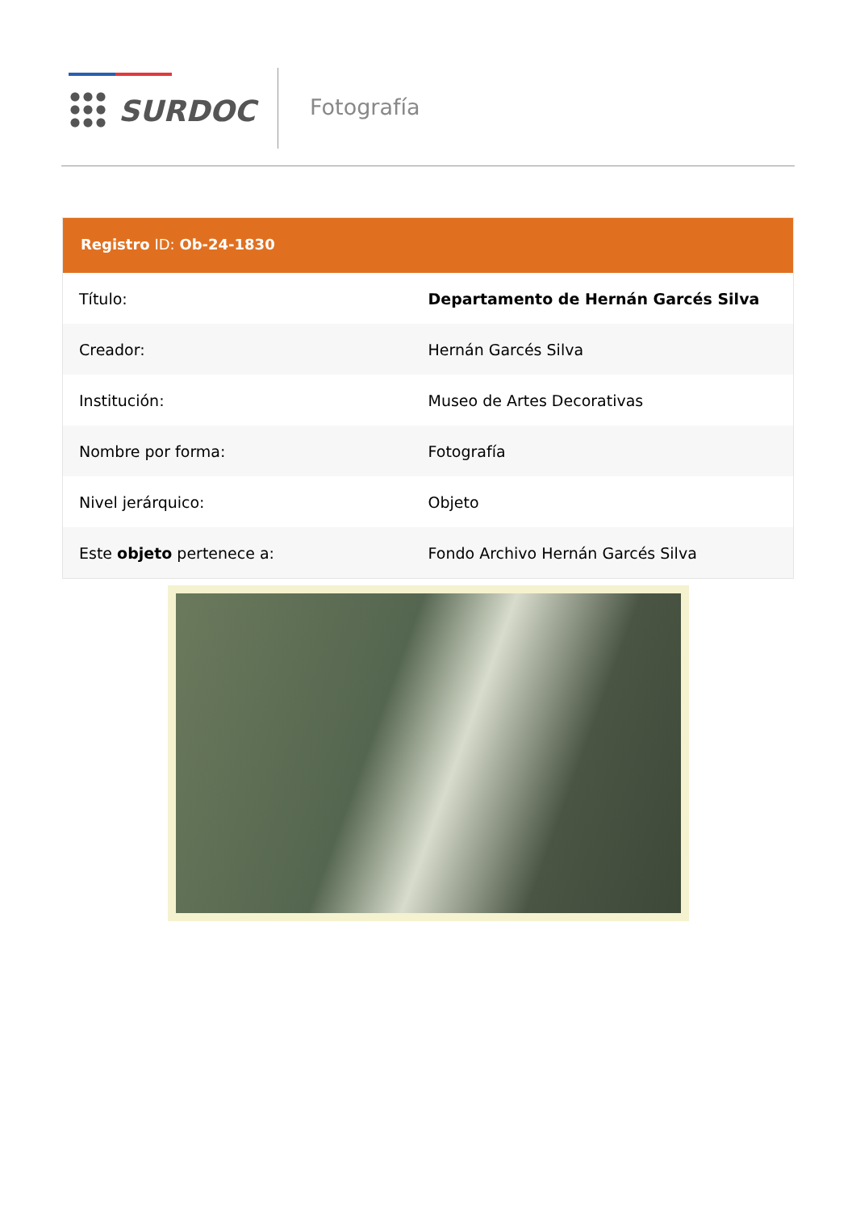SURDOC Fotografía
Registro ID: Ob-24-1830
| Título: | Departamento de Hernán Garcés Silva |
| Creador: | Hernán Garcés Silva |
| Institución: | Museo de Artes Decorativas |
| Nombre por forma: | Fotografía |
| Nivel jerárquico: | Objeto |
| Este objeto pertenece a: | Fondo Archivo Hernán Garcés Silva |